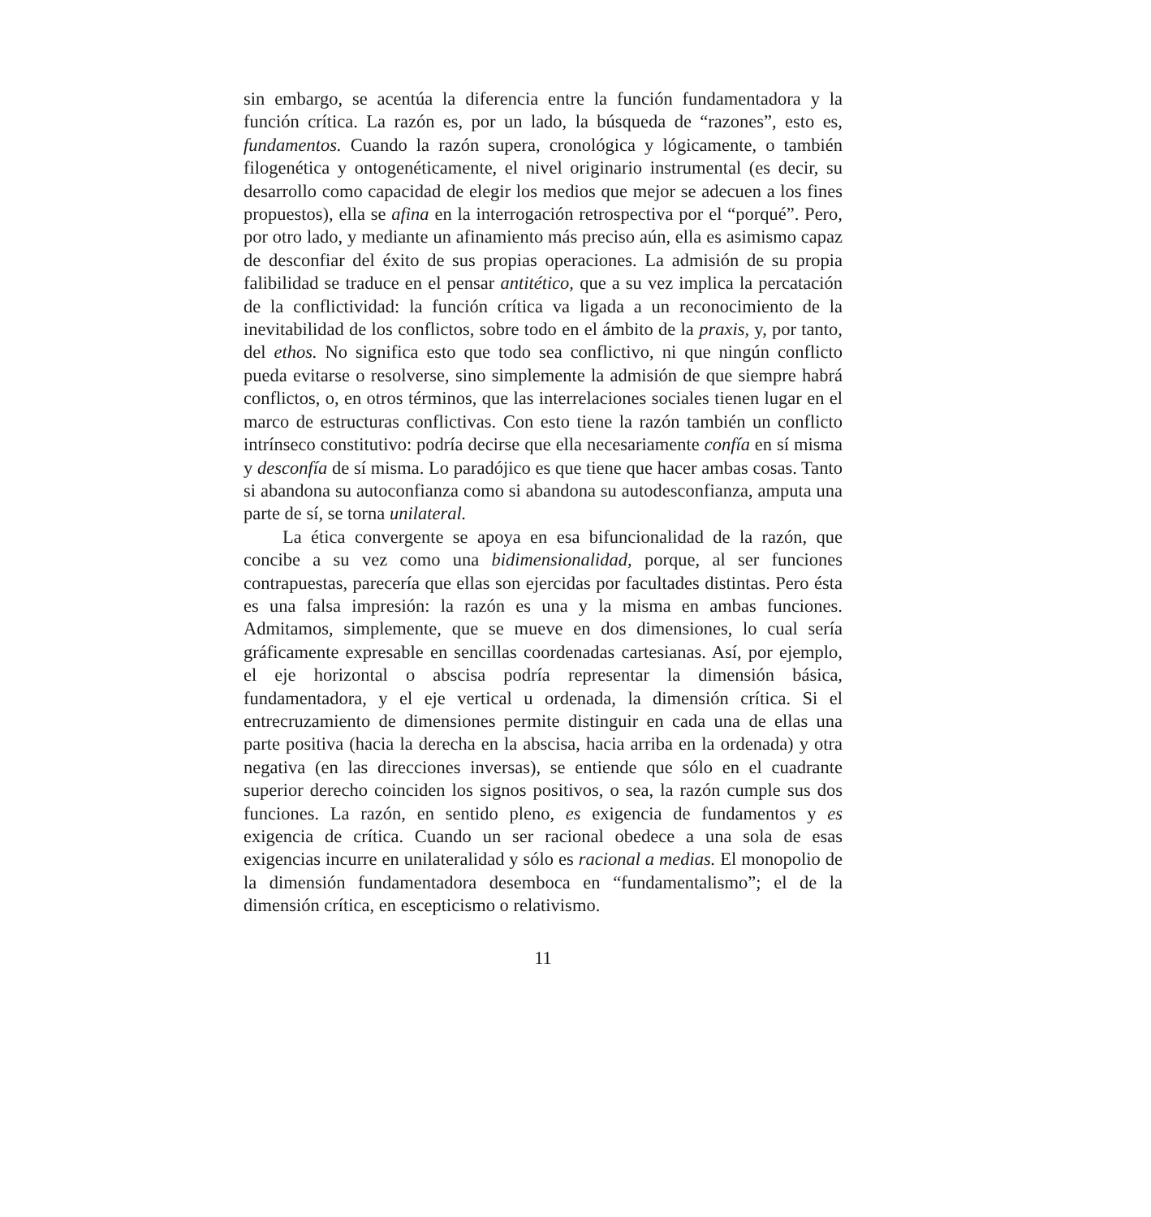sin embargo, se acentúa la diferencia entre la función fundamentadora y la función crítica. La razón es, por un lado, la búsqueda de “razones”, esto es, fundamentos. Cuando la razón supera, cronológica y lógicamente, o también filogenética y ontogenéticamente, el nivel originario instrumental (es decir, su desarrollo como capacidad de elegir los medios que mejor se adecuen a los fines propuestos), ella se afina en la interrogación retrospectiva por el “porqué”. Pero, por otro lado, y mediante un afinamiento más preciso aún, ella es asimismo capaz de desconfiar del éxito de sus propias operaciones. La admisión de su propia falibilidad se traduce en el pensar antitético, que a su vez implica la percatación de la conflictividad: la función crítica va ligada a un reconocimiento de la inevitabilidad de los conflictos, sobre todo en el ámbito de la praxis, y, por tanto, del ethos. No significa esto que todo sea conflictivo, ni que ningún conflicto pueda evitarse o resolverse, sino simplemente la admisión de que siempre habrá conflictos, o, en otros términos, que las interrelaciones sociales tienen lugar en el marco de estructuras conflictivas. Con esto tiene la razón también un conflicto intrínseco constitutivo: podría decirse que ella necesariamente confía en sí misma y desconfía de sí misma. Lo paradójico es que tiene que hacer ambas cosas. Tanto si abandona su autoconfianza como si abandona su autodesconfianza, amputa una parte de sí, se torna unilateral.
La ética convergente se apoya en esa bifuncionalidad de la razón, que concibe a su vez como una bidimensionalidad, porque, al ser funciones contrapuestas, parecería que ellas son ejercidas por facultades distintas. Pero ésta es una falsa impresión: la razón es una y la misma en ambas funciones. Admitamos, simplemente, que se mueve en dos dimensiones, lo cual sería gráficamente expresable en sencillas coordenadas cartesianas. Así, por ejemplo, el eje horizontal o abscisa podría representar la dimensión básica, fundamentadora, y el eje vertical u ordenada, la dimensión crítica. Si el entrecruzamiento de dimensiones permite distinguir en cada una de ellas una parte positiva (hacia la derecha en la abscisa, hacia arriba en la ordenada) y otra negativa (en las direcciones inversas), se entiende que sólo en el cuadrante superior derecho coinciden los signos positivos, o sea, la razón cumple sus dos funciones. La razón, en sentido pleno, es exigencia de fundamentos y es exigencia de crítica. Cuando un ser racional obedece a una sola de esas exigencias incurre en unilateralidad y sólo es racional a medias. El monopolio de la dimensión fundamentadora desemboca en “fundamentalismo”; el de la dimensión crítica, en escepticismo o relativismo.
11